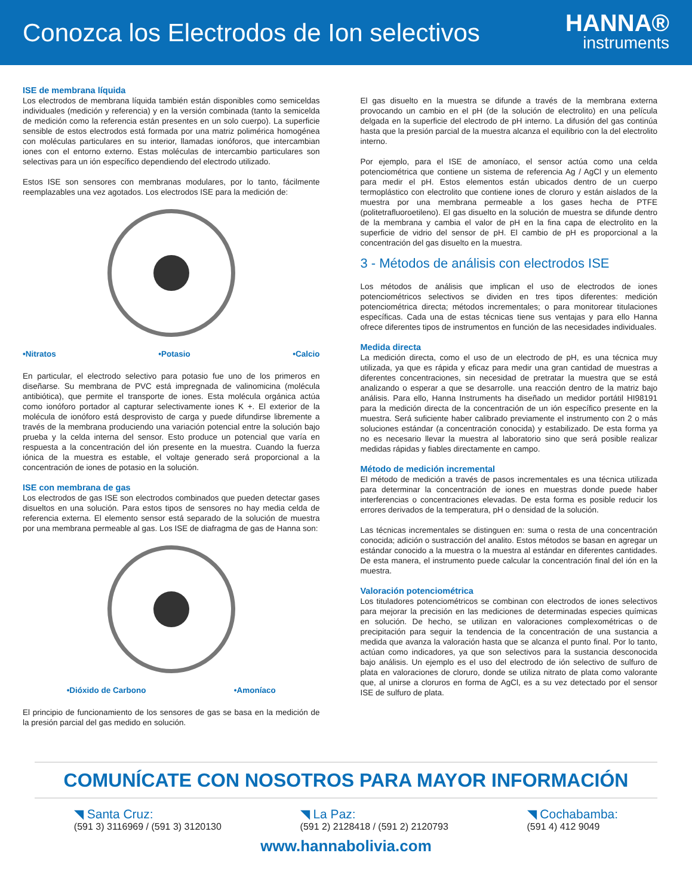Conozca los Electrodos de Ion selectivos
HANNA®
instruments
ISE de membrana líquida
Los electrodos de membrana líquida también están disponibles como semiceldas individuales (medición y referencia) y en la versión combinada (tanto la semicelda de medición como la referencia están presentes en un solo cuerpo). La superficie sensible de estos electrodos está formada por una matriz polimérica homogénea con moléculas particulares en su interior, llamadas ionóforos, que intercambian iones con el entorno externo. Estas moléculas de intercambio particulares son selectivas para un ión específico dependiendo del electrodo utilizado.
Estos ISE son sensores con membranas modulares, por lo tanto, fácilmente reemplazables una vez agotados. Los electrodos ISE para la medición de:
•Nitratos •Potasio •Calcio
En particular, el electrodo selectivo para potasio fue uno de los primeros en diseñarse. Su membrana de PVC está impregnada de valinomicina (molécula antibiótica), que permite el transporte de iones. Esta molécula orgánica actúa como ionóforo portador al capturar selectivamente iones K +. El exterior de la molécula de ionóforo está desprovisto de carga y puede difundirse libremente a través de la membrana produciendo una variación potencial entre la solución bajo prueba y la celda interna del sensor. Esto produce un potencial que varía en respuesta a la concentración del ión presente en la muestra. Cuando la fuerza iónica de la muestra es estable, el voltaje generado será proporcional a la concentración de iones de potasio en la solución.
ISE con membrana de gas
Los electrodos de gas ISE son electrodos combinados que pueden detectar gases disueltos en una solución. Para estos tipos de sensores no hay media celda de referencia externa. El elemento sensor está separado de la solución de muestra por una membrana permeable al gas. Los ISE de diafragma de gas de Hanna son:
•Dióxido de Carbono •Amoníaco
El principio de funcionamiento de los sensores de gas se basa en la medición de la presión parcial del gas medido en solución.
El gas disuelto en la muestra se difunde a través de la membrana externa provocando un cambio en el pH (de la solución de electrolito) en una película delgada en la superficie del electrodo de pH interno. La difusión del gas continúa hasta que la presión parcial de la muestra alcanza el equilibrio con la del electrolito interno.
Por ejemplo, para el ISE de amoníaco, el sensor actúa como una celda potenciométrica que contiene un sistema de referencia Ag / AgCl y un elemento para medir el pH. Estos elementos están ubicados dentro de un cuerpo termoplástico con electrolito que contiene iones de cloruro y están aislados de la muestra por una membrana permeable a los gases hecha de PTFE (politetrafluoroetileno). El gas disuelto en la solución de muestra se difunde dentro de la membrana y cambia el valor de pH en la fina capa de electrolito en la superficie de vidrio del sensor de pH. El cambio de pH es proporcional a la concentración del gas disuelto en la muestra.
3 - Métodos de análisis con electrodos ISE
Los métodos de análisis que implican el uso de electrodos de iones potenciométricos selectivos se dividen en tres tipos diferentes: medición potenciométrica directa; métodos incrementales; o para monitorear titulaciones específicas. Cada una de estas técnicas tiene sus ventajas y para ello Hanna ofrece diferentes tipos de instrumentos en función de las necesidades individuales.
Medida directa
La medición directa, como el uso de un electrodo de pH, es una técnica muy utilizada, ya que es rápida y eficaz para medir una gran cantidad de muestras a diferentes concentraciones, sin necesidad de pretratar la muestra que se está analizando o esperar a que se desarrolle. una reacción dentro de la matriz bajo análisis. Para ello, Hanna Instruments ha diseñado un medidor portátil HI98191 para la medición directa de la concentración de un ión específico presente en la muestra. Será suficiente haber calibrado previamente el instrumento con 2 o más soluciones estándar (a concentración conocida) y estabilizado. De esta forma ya no es necesario llevar la muestra al laboratorio sino que será posible realizar medidas rápidas y fiables directamente en campo.
Método de medición incremental
El método de medición a través de pasos incrementales es una técnica utilizada para determinar la concentración de iones en muestras donde puede haber interferencias o concentraciones elevadas. De esta forma es posible reducir los errores derivados de la temperatura, pH o densidad de la solución.
Las técnicas incrementales se distinguen en: suma o resta de una concentración conocida; adición o sustracción del analito. Estos métodos se basan en agregar un estándar conocido a la muestra o la muestra al estándar en diferentes cantidades. De esta manera, el instrumento puede calcular la concentración final del ión en la muestra.
Valoración potenciométrica
Los tituladores potenciométricos se combinan con electrodos de iones selectivos para mejorar la precisión en las mediciones de determinadas especies químicas en solución. De hecho, se utilizan en valoraciones complexométricas o de precipitación para seguir la tendencia de la concentración de una sustancia a medida que avanza la valoración hasta que se alcanza el punto final. Por lo tanto, actúan como indicadores, ya que son selectivos para la sustancia desconocida bajo análisis. Un ejemplo es el uso del electrodo de ión selectivo de sulfuro de plata en valoraciones de cloruro, donde se utiliza nitrato de plata como valorante que, al unirse a cloruros en forma de AgCl, es a su vez detectado por el sensor ISE de sulfuro de plata.
COMUNÍCATE CON NOSOTROS PARA MAYOR INFORMACIÓN
◥ Santa Cruz:
(591 3) 3116969 / (591 3) 3120130
◥ La Paz:
(591 2) 2128418 / (591 2) 2120793
◥ Cochabamba:
(591 4) 412 9049
www.hannabolivia.com